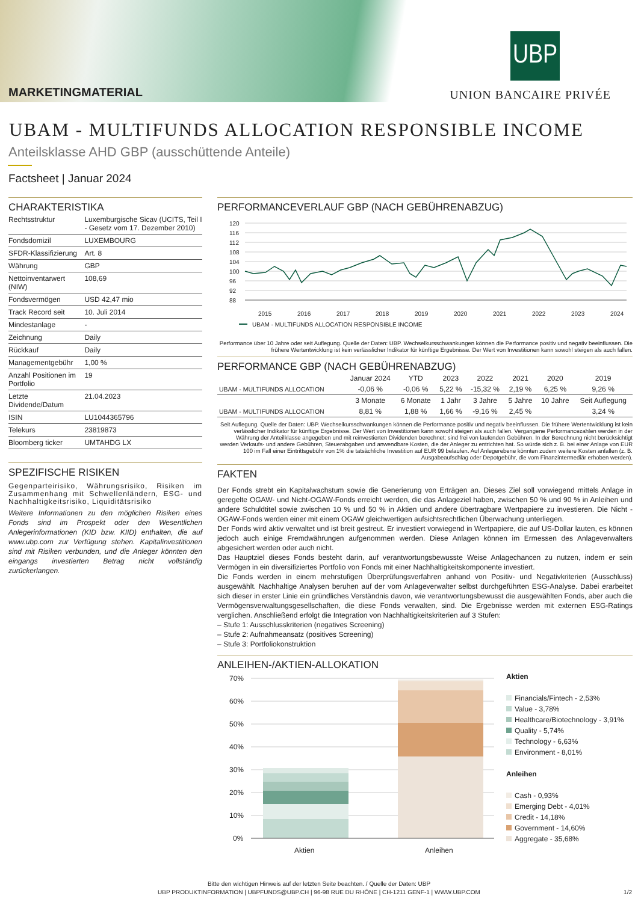MARKETINGMATERIAL
UBP
UNION BANCAIRE PRIVÉE
UBAM - MULTIFUNDS ALLOCATION RESPONSIBLE INCOME
Anteilsklasse AHD GBP (ausschüttende Anteile)
Factsheet | Januar 2024
CHARAKTERISTIKA
| Rechtsstruktur | Luxemburgische Sicav (UCITS, Teil I - Gesetz vom 17. Dezember 2010) |
| Fondsdomizil | LUXEMBOURG |
| SFDR-Klassifizierung | Art. 8 |
| Währung | GBP |
| Nettoinventarwert (NIW) | 108,69 |
| Fondsvermögen | USD 42,47 mio |
| Track Record seit | 10. Juli 2014 |
| Mindestanlage | - |
| Zeichnung | Daily |
| Rückkauf | Daily |
| Managementgebühr | 1,00 % |
| Anzahl Positionen im Portfolio | 19 |
| Letzte Dividende/Datum | 21.04.2023 |
| ISIN | LU1044365796 |
| Telekurs | 23819873 |
| Bloomberg ticker | UMTAHDG LX |
SPEZIFISCHE RISIKEN
Gegenparteirisiko, Währungsrisiko, Risiken im Zusammenhang mit Schwellenländern, ESG- und Nachhaltigkeitsrisiko, Liquiditätsrisiko
Weitere Informationen zu den möglichen Risiken eines Fonds sind im Prospekt oder den Wesentlichen Anlegerinformationen (KID bzw. KIID) enthalten, die auf www.ubp.com zur Verfügung stehen. Kapitalinvestitionen sind mit Risiken verbunden, und die Anleger könnten den eingangs investierten Betrag nicht vollständig zurückerlangen.
PERFORMANCEVERLAUF GBP (NACH GEBÜHRENABZUG)
120
116
112
108
104
100
96
92
88
2015
2016
2017
2018
2019
2020
2021
2022
2023
2024
UBAM - MULTIFUNDS ALLOCATION RESPONSIBLE INCOME
Performance über 10 Jahre oder seit Auflegung. Quelle der Daten: UBP. Wechselkursschwankungen können die Performance positiv und negativ beeinflussen. Die frühere Wertentwicklung ist kein verlässlicher Indikator für künftige Ergebnisse. Der Wert von Investitionen kann sowohl steigen als auch fallen.
PERFORMANCE GBP (NACH GEBÜHRENABZUG)
| | Januar 2024 | YTD | 2023 | 2022 | 2021 | 2020 | 2019 |
| --- | --- | --- | --- | --- | --- | --- | --- |
| UBAM - MULTIFUNDS ALLOCATION | -0,06 % | -0,06 % | 5,22 % | -15,32 % | 2,19 % | 6,25 % | 9,26 % |
| | 3 Monate | 6 Monate | 1 Jahr | 3 Jahre | 5 Jahre | 10 Jahre | Seit Auflegung |
| UBAM - MULTIFUNDS ALLOCATION | 8,81 % | 1,88 % | 1,66 % | -9,16 % | 2,45 % | | 3,24 % |
Seit Auflegung. Quelle der Daten: UBP. Wechselkursschwankungen können die Performance positiv und negativ beeinflussen. Die frühere Wertentwicklung ist kein verlässlicher Indikator für künftige Ergebnisse. Der Wert von Investitionen kann sowohl steigen als auch fallen. Vergangene Performancezahlen werden in der Währung der Anteilklasse angegeben und mit reinvestierten Dividenden berechnet; sind frei von laufenden Gebühren. In der Berechnung nicht berücksichtigt werden Verkaufs- und andere Gebühren, Steuerabgaben und anwendbare Kosten, die der Anleger zu entrichten hat. So würde sich z. B. bei einer Anlage von EUR 100 im Fall einer Eintrittsgebühr von 1% die tatsächliche Investition auf EUR 99 belaufen. Auf Anlegerebene könnten zudem weitere Kosten anfallen (z. B. Ausgabeaufschlag oder Depotgebühr, die vom Finanzintermediär erhoben werden).
FAKTEN
Der Fonds strebt ein Kapitalwachstum sowie die Generierung von Erträgen an. Dieses Ziel soll vorwiegend mittels Anlage in geregelte OGAW- und Nicht-OGAW-Fonds erreicht werden, die das Anlageziel haben, zwischen 50 % und 90 % in Anleihen und andere Schuldtitel sowie zwischen 10 % und 50 % in Aktien und andere übertragbare Wertpapiere zu investieren. Die Nicht -OGAW-Fonds werden einer mit einem OGAW gleichwertigen aufsichtsrechtlichen Überwachung unterliegen.
Der Fonds wird aktiv verwaltet und ist breit gestreut. Er investiert vorwiegend in Wertpapiere, die auf US-Dollar lauten, es können jedoch auch einige Fremdwährungen aufgenommen werden. Diese Anlagen können im Ermessen des Anlageverwalters abgesichert werden oder auch nicht.
Das Hauptziel dieses Fonds besteht darin, auf verantwortungsbewusste Weise Anlagechancen zu nutzen, indem er sein Vermögen in ein diversifiziertes Portfolio von Fonds mit einer Nachhaltigkeitskomponente investiert.
Die Fonds werden in einem mehrstufigen Überprüfungsverfahren anhand von Positiv- und Negativkriterien (Ausschluss) ausgewählt. Nachhaltige Analysen beruhen auf der vom Anlageverwalter selbst durchgeführten ESG-Analyse. Dabei erarbeitet sich dieser in erster Linie ein gründliches Verständnis davon, wie verantwortungsbewusst die ausgewählten Fonds, aber auch die Vermögensverwaltungsgesellschaften, die diese Fonds verwalten, sind. Die Ergebnisse werden mit externen ESG-Ratings verglichen. Anschließend erfolgt die Integration von Nachhaltigkeitskriterien auf 3 Stufen:
– Stufe 1: Ausschlusskriterien (negatives Screening)
– Stufe 2: Aufnahmeansatz (positives Screening)
– Stufe 3: Portfoliokonstruktion
ANLEIHEN-/AKTIEN-ALLOKATION
70%
60%
50%
40%
30%
20%
10%
0%
Aktien
Anleihen
Aktien
Financials/Fintech - 2,53%
Value - 3,78%
Healthcare/Biotechnology - 3,91%
Quality - 5,74%
Technology - 6,63%
Environment - 8,01%
Anleihen
Cash - 0,93%
Emerging Debt - 4,01%
Credit - 14,18%
Government - 14,60%
Aggregate - 35,68%
Bitte den wichtigen Hinweis auf der letzten Seite beachten. / Quelle der Daten: UBP
UBP PRODUKTINFORMATION | UBPFUNDS@UBP.CH | 96-98 RUE DU RHÔNE | CH-1211 GENF-1 | WWW.UBP.COM 1/2